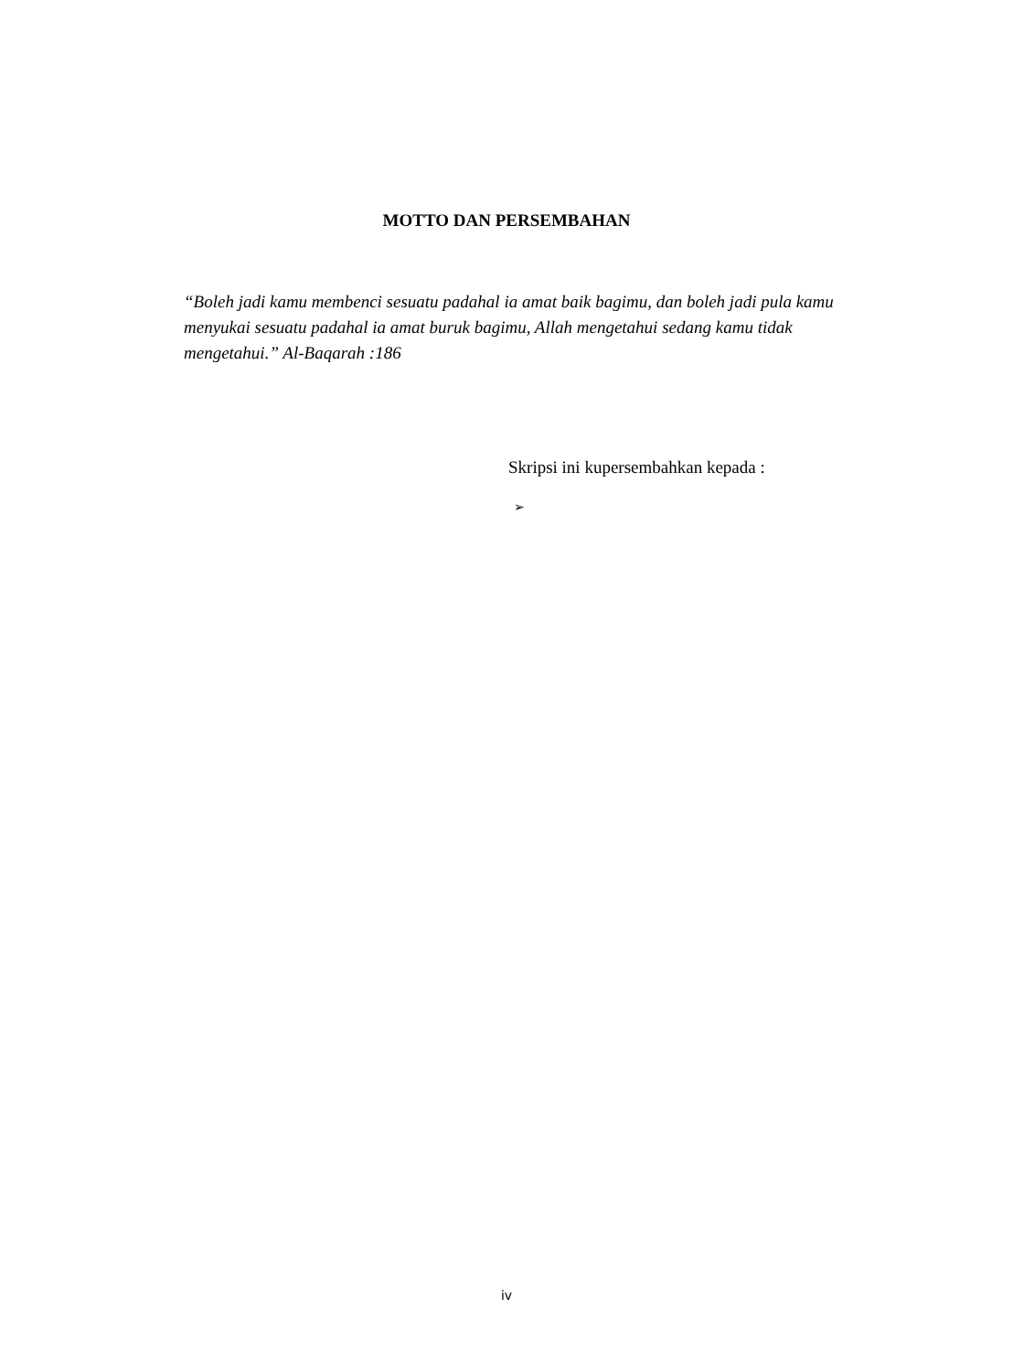MOTTO DAN PERSEMBAHAN
“Boleh jadi kamu membenci sesuatu padahal ia amat baik bagimu, dan boleh jadi pula kamu menyukai sesuatu padahal ia amat buruk bagimu, Allah mengetahui sedang kamu tidak mengetahui.” Al-Baqarah :186
Skripsi ini kupersembahkan kepada :
➢
iv